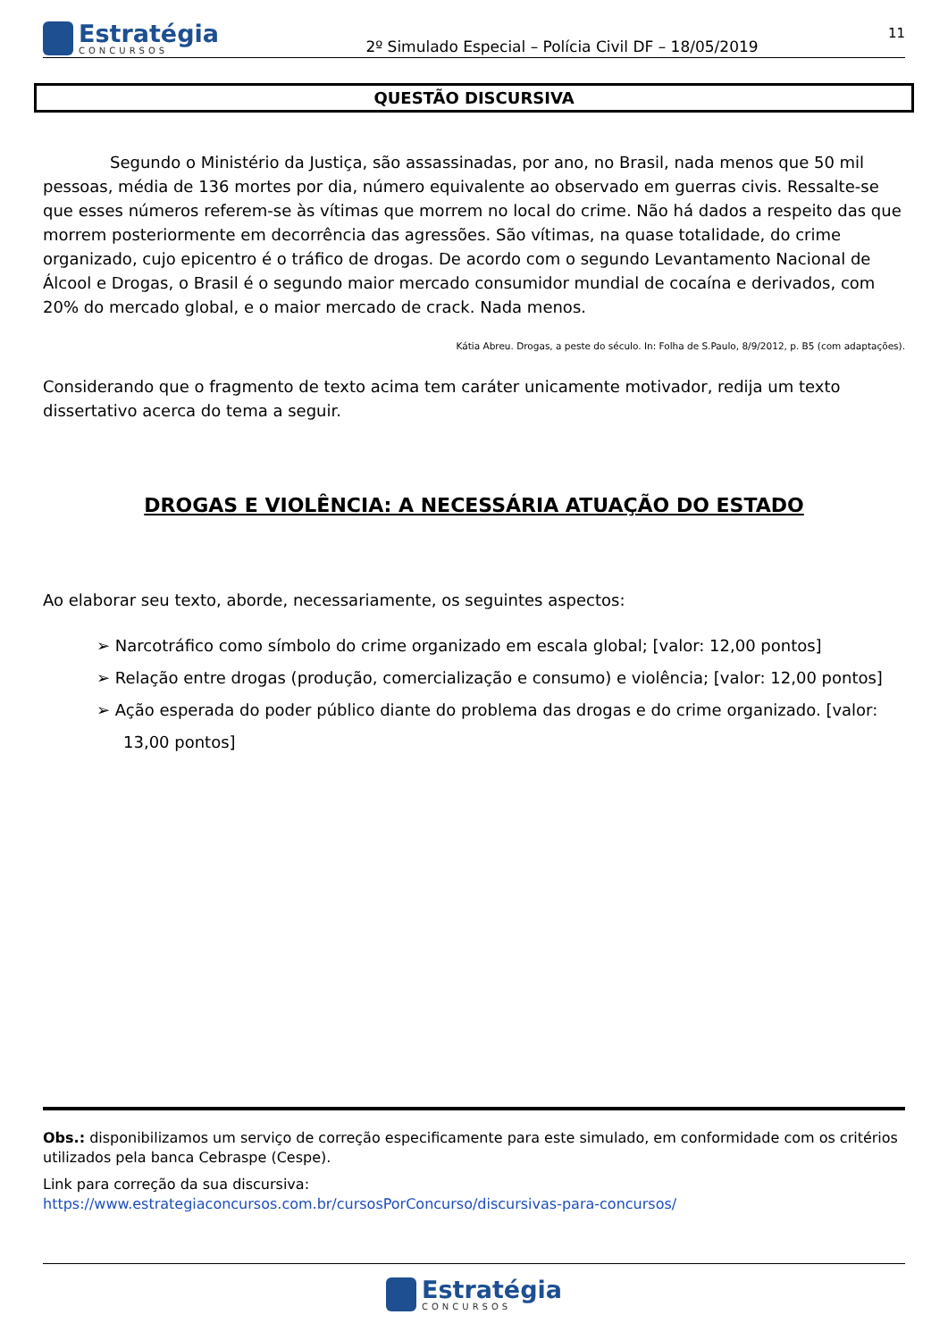Estratégia
CONCURSOS
2º Simulado Especial – Polícia Civil DF – 18/05/2019
11
QUESTÃO DISCURSIVA
Segundo o Ministério da Justiça, são assassinadas, por ano, no Brasil, nada menos que 50 mil pessoas, média de 136 mortes por dia, número equivalente ao observado em guerras civis. Ressalte-se que esses números referem-se às vítimas que morrem no local do crime. Não há dados a respeito das que morrem posteriormente em decorrência das agressões. São vítimas, na quase totalidade, do crime organizado, cujo epicentro é o tráfico de drogas. De acordo com o segundo Levantamento Nacional de Álcool e Drogas, o Brasil é o segundo maior mercado consumidor mundial de cocaína e derivados, com 20% do mercado global, e o maior mercado de crack. Nada menos.
Kátia Abreu. Drogas, a peste do século. In: Folha de S.Paulo, 8/9/2012, p. B5 (com adaptações).
Considerando que o fragmento de texto acima tem caráter unicamente motivador, redija um texto dissertativo acerca do tema a seguir.
DROGAS E VIOLÊNCIA: A NECESSÁRIA ATUAÇÃO DO ESTADO
Ao elaborar seu texto, aborde, necessariamente, os seguintes aspectos:
➢ Narcotráfico como símbolo do crime organizado em escala global; [valor: 12,00 pontos]
➢ Relação entre drogas (produção, comercialização e consumo) e violência; [valor: 12,00 pontos]
➢ Ação esperada do poder público diante do problema das drogas e do crime organizado. [valor: 13,00 pontos]
Obs.: disponibilizamos um serviço de correção especificamente para este simulado, em conformidade com os critérios utilizados pela banca Cebraspe (Cespe).
Link para correção da sua discursiva:
https://www.estrategiaconcursos.com.br/cursosPorConcurso/discursivas-para-concursos/
Estratégia
CONCURSOS